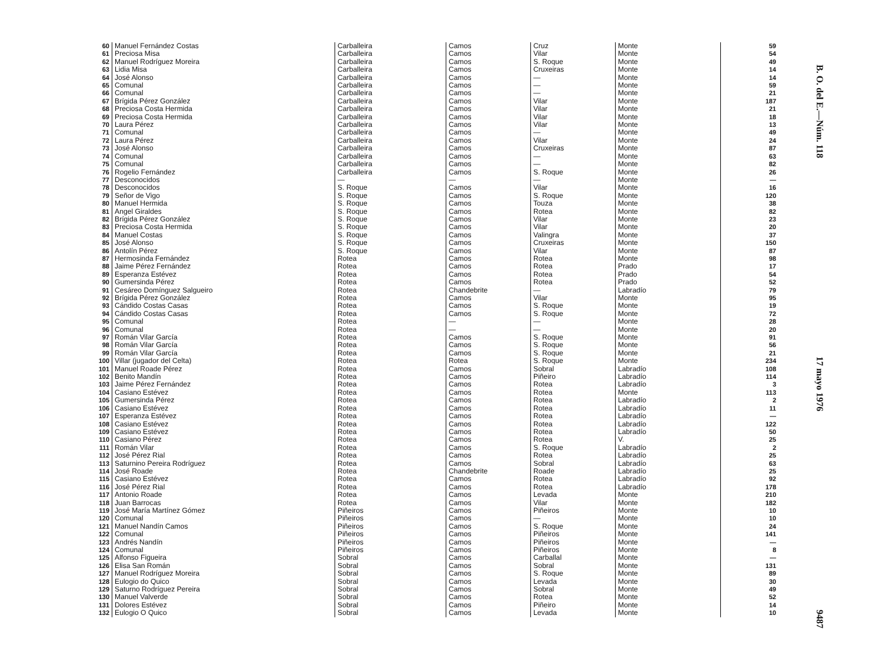| 60 | Manuel Fernández Costas | Carballeira | Camos | Cruz | Monte | 59 |
| 61 | Preciosa Misa | Carballeira | Camos | Vilar | Monte | 54 |
| 62 | Manuel Rodríguez Moreira | Carballeira | Camos | S. Roque | Monte | 49 |
| 63 | Lidia Misa | Carballeira | Camos | Cruxeiras | Monte | 14 |
| 64 | José Alonso | Carballeira | Camos | — | Monte | 14 |
| 65 | Comunal | Carballeira | Camos | — | Monte | 59 |
| 66 | Comunal | Carballeira | Camos | — | Monte | 21 |
| 67 | Brígida Pérez González | Carballeira | Camos | Vilar | Monte | 187 |
| 68 | Preciosa Costa Hermida | Carballeira | Camos | Vilar | Monte | 21 |
| 69 | Preciosa Costa Hermida | Carballeira | Camos | Vilar | Monte | 18 |
| 70 | Laura Pérez | Carballeira | Camos | Vilar | Monte | 13 |
| 71 | Comunal | Carballeira | Camos | — | Monte | 49 |
| 72 | Laura Pérez | Carballeira | Camos | Vilar | Monte | 24 |
| 73 | José Alonso | Carballeira | Camos | Cruxeiras | Monte | 87 |
| 74 | Comunal | Carballeira | Camos | — | Monte | 63 |
| 75 | Comunal | Carballeira | Camos | — | Monte | 82 |
| 76 | Rogelio Fernández | Carballeira | Camos | S. Roque | Monte | 26 |
| 77 | Desconocidos | — | — | — | Monte | — |
| 78 | Desconocidos | S. Roque | Camos | Vilar | Monte | 16 |
| 79 | Señor de Vigo | S. Roque | Camos | S. Roque | Monte | 120 |
| 80 | Manuel Hermida | S. Roque | Camos | Touza | Monte | 38 |
| 81 | Angel Giraldes | S. Roque | Camos | Rotea | Monte | 82 |
| 82 | Brígida Pérez González | S. Roque | Camos | Vilar | Monte | 23 |
| 83 | Preciosa Costa Hermida | S. Roque | Camos | Vilar | Monte | 20 |
| 84 | Manuel Costas | S. Roque | Camos | Valingra | Monte | 37 |
| 85 | José Alonso | S. Roque | Camos | Cruxeiras | Monte | 150 |
| 86 | Antolín Pérez | S. Roque | Camos | Vilar | Monte | 87 |
| 87 | Hermosinda Fernández | Rotea | Camos | Rotea | Monte | 98 |
| 88 | Jaime Pérez Fernández | Rotea | Camos | Rotea | Prado | 17 |
| 89 | Esperanza Estévez | Rotea | Camos | Rotea | Prado | 54 |
| 90 | Gumersinda Pérez | Rotea | Camos | Rotea | Prado | 52 |
| 91 | Cesáreo Domínguez Salgueiro | Rotea | Chandebrite | — | Labradío | 79 |
| 92 | Brígida Pérez González | Rotea | Camos | Vilar | Monte | 95 |
| 93 | Cándido Costas Casas | Rotea | Camos | S. Roque | Monte | 19 |
| 94 | Cándido Costas Casas | Rotea | Camos | S. Roque | Monte | 72 |
| 95 | Comunal | Rotea | — | — | Monte | 28 |
| 96 | Comunal | Rotea | — | — | Monte | 20 |
| 97 | Román Vilar García | Rotea | Camos | S. Roque | Monte | 91 |
| 98 | Román Vilar García | Rotea | Camos | S. Roque | Monte | 56 |
| 99 | Román Vilar García | Rotea | Camos | S. Roque | Monte | 21 |
| 100 | Villar (jugador del Celta) | Rotea | Rotea | S. Roque | Monte | 234 |
| 101 | Manuel Roade Pérez | Rotea | Camos | Sobral | Labradío | 108 |
| 102 | Benito Mandín | Rotea | Camos | Piñeiro | Labradío | 114 |
| 103 | Jaime Pérez Fernández | Rotea | Camos | Rotea | Labradío | 3 |
| 104 | Casiano Estévez | Rotea | Camos | Rotea | Monte | 113 |
| 105 | Gumersinda Pérez | Rotea | Camos | Rotea | Labradío | 2 |
| 106 | Casiano Estévez | Rotea | Camos | Rotea | Labradío | 11 |
| 107 | Esperanza Estévez | Rotea | Camos | Rotea | Labradío | — |
| 108 | Casiano Estévez | Rotea | Camos | Rotea | Labradío | 122 |
| 109 | Casiano Estévez | Rotea | Camos | Rotea | Labradío | 50 |
| 110 | Casiano Pérez | Rotea | Camos | Rotea | V. | 25 |
| 111 | Román Vilar | Rotea | Camos | S. Roque | Labradío | 2 |
| 112 | José Pérez Rial | Rotea | Camos | Rotea | Labradío | 25 |
| 113 | Saturnino Pereira Rodríguez | Rotea | Camos | Sobral | Labradío | 63 |
| 114 | José Roade | Rotea | Chandebrite | Roade | Labradío | 25 |
| 115 | Casiano Estévez | Rotea | Camos | Rotea | Labradío | 92 |
| 116 | José Pérez Rial | Rotea | Camos | Rotea | Labradío | 178 |
| 117 | Antonio Roade | Rotea | Camos | Levada | Monte | 210 |
| 118 | Juan Barrocas | Rotea | Camos | Vilar | Monte | 182 |
| 119 | José María Martínez Gómez | Piñeiros | Camos | Piñeiros | Monte | 10 |
| 120 | Comunal | Piñeiros | Camos | — | Monte | 10 |
| 121 | Manuel Nandín Camos | Piñeiros | Camos | S. Roque | Monte | 24 |
| 122 | Comunal | Piñeiros | Camos | Piñeiros | Monte | 141 |
| 123 | Andrés Nandín | Piñeiros | Camos | Piñeiros | Monte | — |
| 124 | Comunal | Piñeiros | Camos | Piñeiros | Monte | 8 |
| 125 | Alfonso Figueira | Sobral | Camos | Carballal | Monte | — |
| 126 | Elisa San Román | Sobral | Camos | Sobral | Monte | 131 |
| 127 | Manuel Rodríguez Moreira | Sobral | Camos | S. Roque | Monte | 89 |
| 128 | Eulogio do Quico | Sobral | Camos | Levada | Monte | 30 |
| 129 | Saturno Rodríguez Pereira | Sobral | Camos | Sobral | Monte | 49 |
| 130 | Manuel Valverde | Sobral | Camos | Rotea | Monte | 52 |
| 131 | Dolores Estévez | Sobral | Camos | Piñeiro | Monte | 14 |
| 132 | Eulogio O Quico | Sobral | Camos | Levada | Monte | 10 |
B. O. del E.—Núm. 118 17 mayo 1976 9487